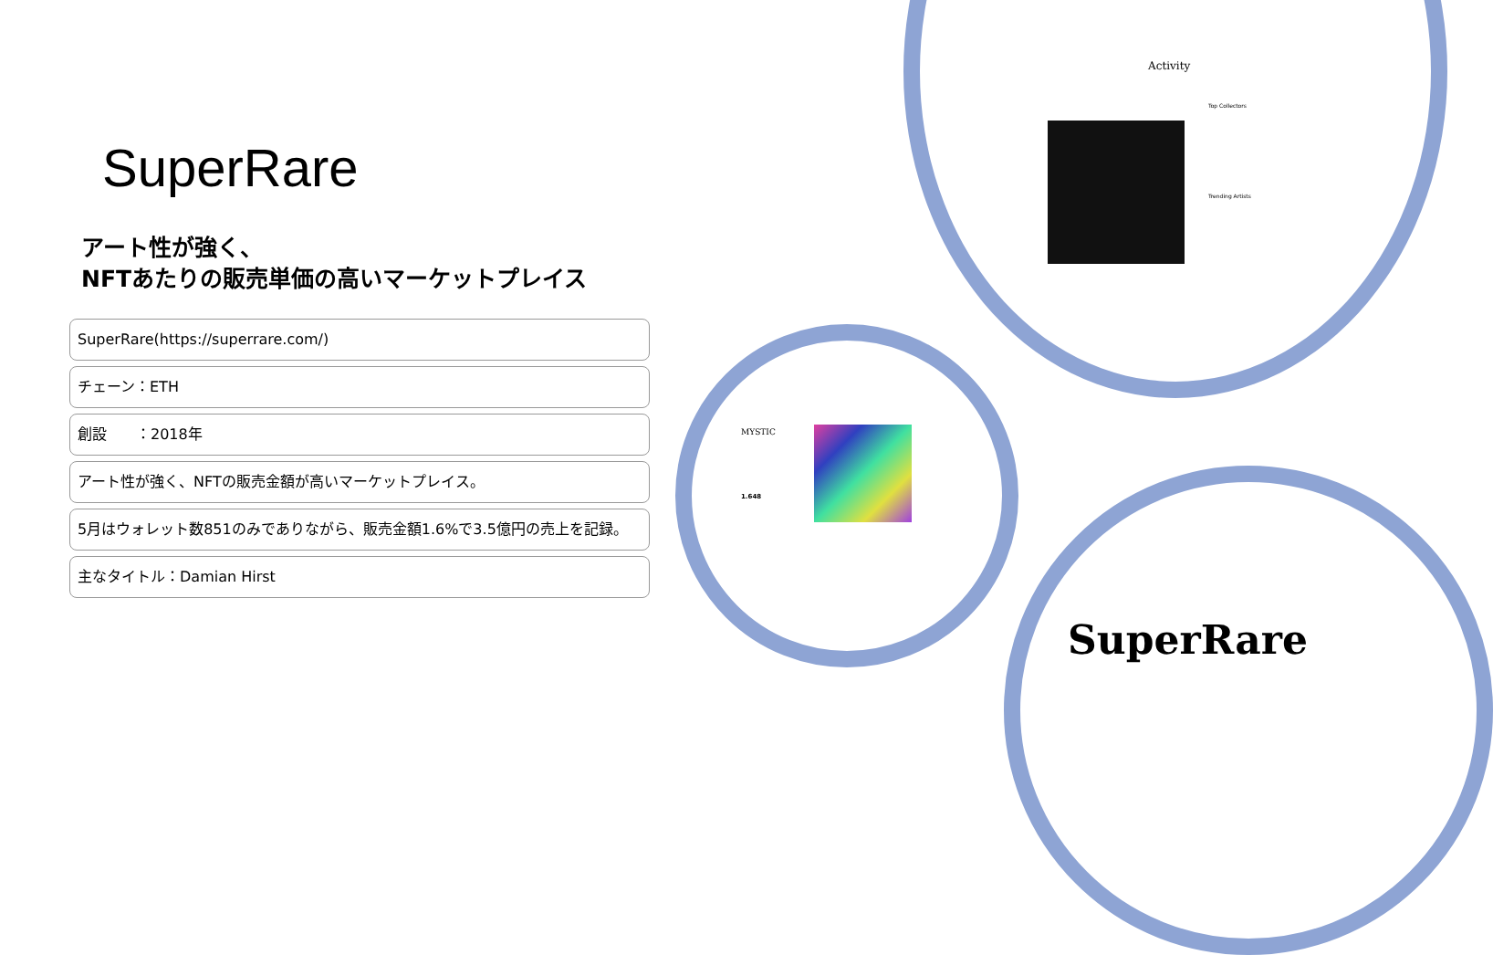SuperRare
アート性が強く、
NFTあたりの販売単価の高いマーケットプレイス
SuperRare(https://superrare.com/)
チェーン：ETH
創設　　：2018年
アート性が強く、NFTの販売金額が高いマーケットプレイス。
5月はウォレット数851のみでありながら、販売金額1.6%で3.5億円の売上を記録。
主なタイトル：Damian Hirst
Activity
Top Collectors
Trending Artists
MYSTIC
1.648
SuperRare